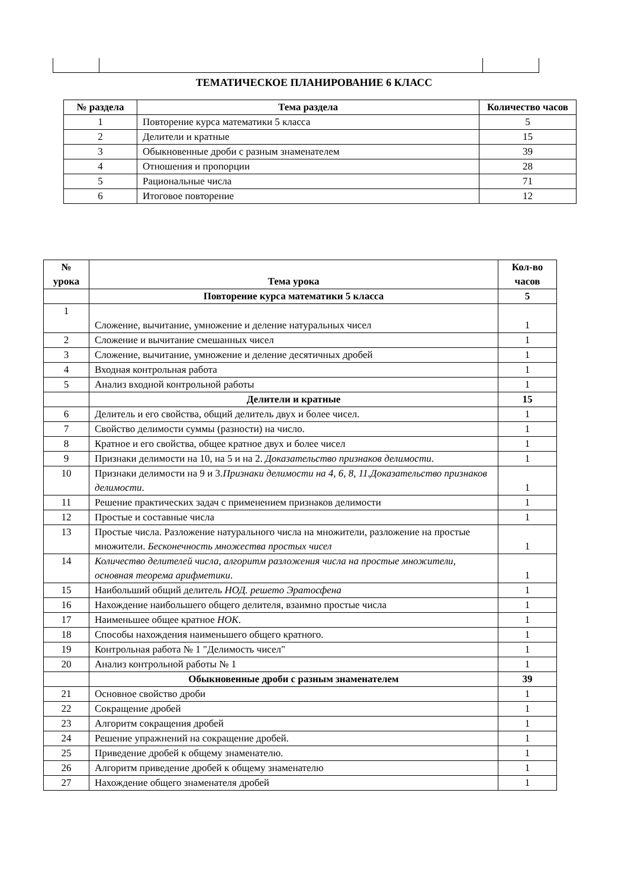ТЕМАТИЧЕСКОЕ ПЛАНИРОВАНИЕ 6 КЛАСС
| № раздела | Тема раздела | Количество часов |
| --- | --- | --- |
| 1 | Повторение курса математики 5 класса | 5 |
| 2 | Делители и кратные | 15 |
| 3 | Обыкновенные дроби с разным знаменателем | 39 |
| 4 | Отношения и пропорции | 28 |
| 5 | Рациональные числа | 71 |
| 6 | Итоговое повторение | 12 |
| № урока | Тема урока | Кол-во часов |
| --- | --- | --- |
| | Повторение курса математики 5 класса | 5 |
| 1 | Сложение, вычитание, умножение и деление натуральных чисел | 1 |
| 2 | Сложение и вычитание смешанных чисел | 1 |
| 3 | Сложение, вычитание, умножение и деление десятичных дробей | 1 |
| 4 | Входная контрольная работа | 1 |
| 5 | Анализ входной контрольной работы | 1 |
| | Делители и кратные | 15 |
| 6 | Делитель и его свойства, общий делитель двух и более чисел. | 1 |
| 7 | Свойство делимости суммы (разности) на число. | 1 |
| 8 | Кратное и его свойства, общее кратное двух и более чисел | 1 |
| 9 | Признаки делимости на 10, на 5 и на 2. Доказательство признаков делимости . | 1 |
| 10 | Признаки делимости на 9 и 3. Признаки делимости на 4, 6, 8, 11.Доказательство признаков делимости . | 1 |
| 11 | Решение практических задач с применением признаков делимости | 1 |
| 12 | Простые и составные числа | 1 |
| 13 | Простые числа. Разложение натурального числа на множители, разложение на простые множители. Бесконечность множества простых чисел | 1 |
| 14 | Количество делителей числа, алгоритм разложения числа на простые множители, основная теорема арифметики . | 1 |
| 15 | Наибольший общий делитель НОД. решето Эратосфена | 1 |
| 16 | Нахождение наибольшего общего делителя, взаимно простые числа | 1 |
| 17 | Наименьшее общее кратное НОК . | 1 |
| 18 | Способы нахождения наименьшего общего кратного. | 1 |
| 19 | Контрольная работа № 1 "Делимость чисел" | 1 |
| 20 | Анализ контрольной работы № 1 | 1 |
| | Обыкновенные дроби с разным знаменателем | 39 |
| 21 | Основное свойство дроби | 1 |
| 22 | Сокращение дробей | 1 |
| 23 | Алгоритм сокращения дробей | 1 |
| 24 | Решение упражнений на сокращение дробей. | 1 |
| 25 | Приведение дробей к общему знаменателю. | 1 |
| 26 | Алгоритм приведение дробей к общему знаменателю | 1 |
| 27 | Нахождение общего знаменателя дробей | 1 |